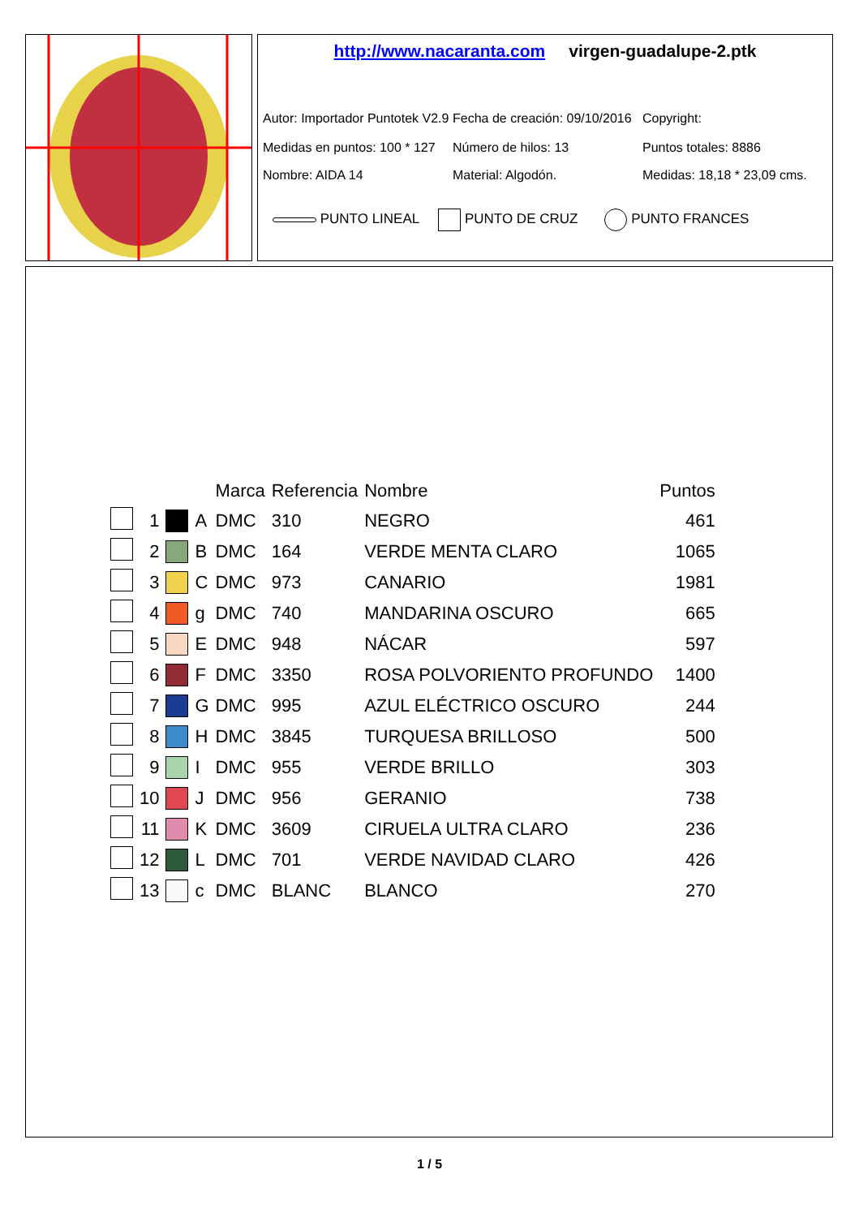http://www.nacaranta.com virgen-guadalupe-2.ptk
Autor: Importador Puntotek V2.9
Fecha de creación: 09/10/2016
Copyright:
Medidas en puntos: 100 * 127
Número de hilos: 13 Puntos totales: 8886
Nombre: AIDA 14 Material: Algodón. Medidas: 18,18 * 23,09 cms.
PUNTO LINEAL PUNTO DE CRUZ PUNTO FRANCES
| | | | | Marca | Referencia | Nombre | Puntos |
| --- | --- | --- | --- | --- | --- | --- | --- |
| | 1 | | A | DMC | 310 | NEGRO | 461 |
| | 2 | | B | DMC | 164 | VERDE MENTA CLARO | 1065 |
| | 3 | | C | DMC | 973 | CANARIO | 1981 |
| | 4 | | g | DMC | 740 | MANDARINA OSCURO | 665 |
| | 5 | | E | DMC | 948 | NÁCAR | 597 |
| | 6 | | F | DMC | 3350 | ROSA POLVORIENTO PROFUNDO | 1400 |
| | 7 | | G | DMC | 995 | AZUL ELÉCTRICO OSCURO | 244 |
| | 8 | | H | DMC | 3845 | TURQUESA BRILLOSO | 500 |
| | 9 | | I | DMC | 955 | VERDE BRILLO | 303 |
| | 10 | | J | DMC | 956 | GERANIO | 738 |
| | 11 | | K | DMC | 3609 | CIRUELA ULTRA CLARO | 236 |
| | 12 | | L | DMC | 701 | VERDE NAVIDAD CLARO | 426 |
| | 13 | | c | DMC | BLANC | BLANCO | 270 |
1 / 5